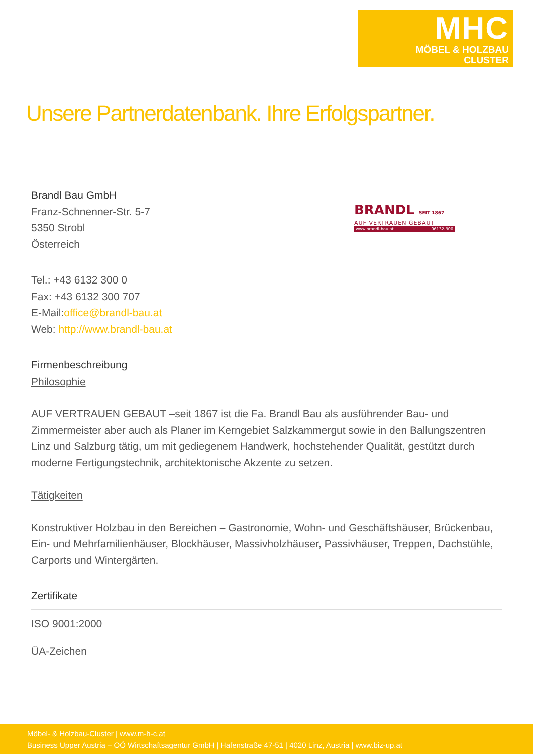MHC
MÖBEL & HOLZBAU
CLUSTER
Unsere Partnerdatenbank. Ihre Erfolgspartner.
BRANDL SEIT 1867
AUF VERTRAUEN GEBAUT
www.brandl-bau.at 06132-300
Brandl Bau GmbH
Franz-Schnenner-Str. 5-7
5350 Strobl
Österreich
Tel.: +43 6132 300 0
Fax: +43 6132 300 707
E-Mail:office@brandl-bau.at
Web: http://www.brandl-bau.at
Firmenbeschreibung
Philosophie
AUF VERTRAUEN GEBAUT –seit 1867 ist die Fa. Brandl Bau als ausführender Bau- und Zimmermeister aber auch als Planer im Kerngebiet Salzkammergut sowie in den Ballungszentren Linz und Salzburg tätig, um mit gediegenem Handwerk, hochstehender Qualität, gestützt durch moderne Fertigungstechnik, architektonische Akzente zu setzen.
Tätigkeiten
Konstruktiver Holzbau in den Bereichen – Gastronomie, Wohn- und Geschäftshäuser, Brückenbau, Ein- und Mehrfamilienhäuser, Blockhäuser, Massivholzhäuser, Passivhäuser, Treppen, Dachstühle, Carports und Wintergärten.
Zertifikate
ISO 9001:2000
ÜA-Zeichen
Möbel- & Holzbau-Cluster | www.m-h-c.at
Business Upper Austria – OÖ Wirtschaftsagentur GmbH | Hafenstraße 47-51 | 4020 Linz, Austria | www.biz-up.at